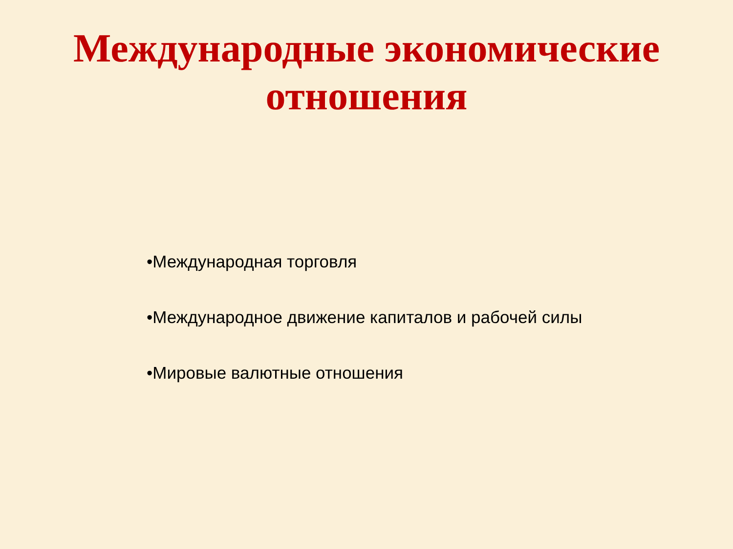Международные экономические
отношения
•Международная торговля
•Международное движение капиталов и рабочей силы
•Мировые валютные отношения